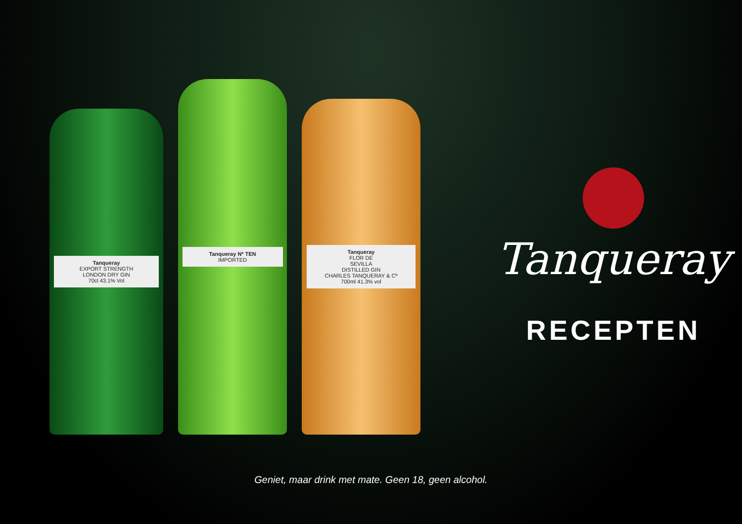Tanqueray
EXPORT STRENGTH
LONDON DRY GIN
70cl 43.1% Vol
Tanqueray Nº TEN
IMPORTED
Tanqueray
FLOR DE
SEVILLA
DISTILLED GIN
CHARLES TANQUERAY & Cº
700ml 41.3% vol
Tanqueray
RECEPTEN
Geniet, maar drink met mate. Geen 18, geen alcohol.